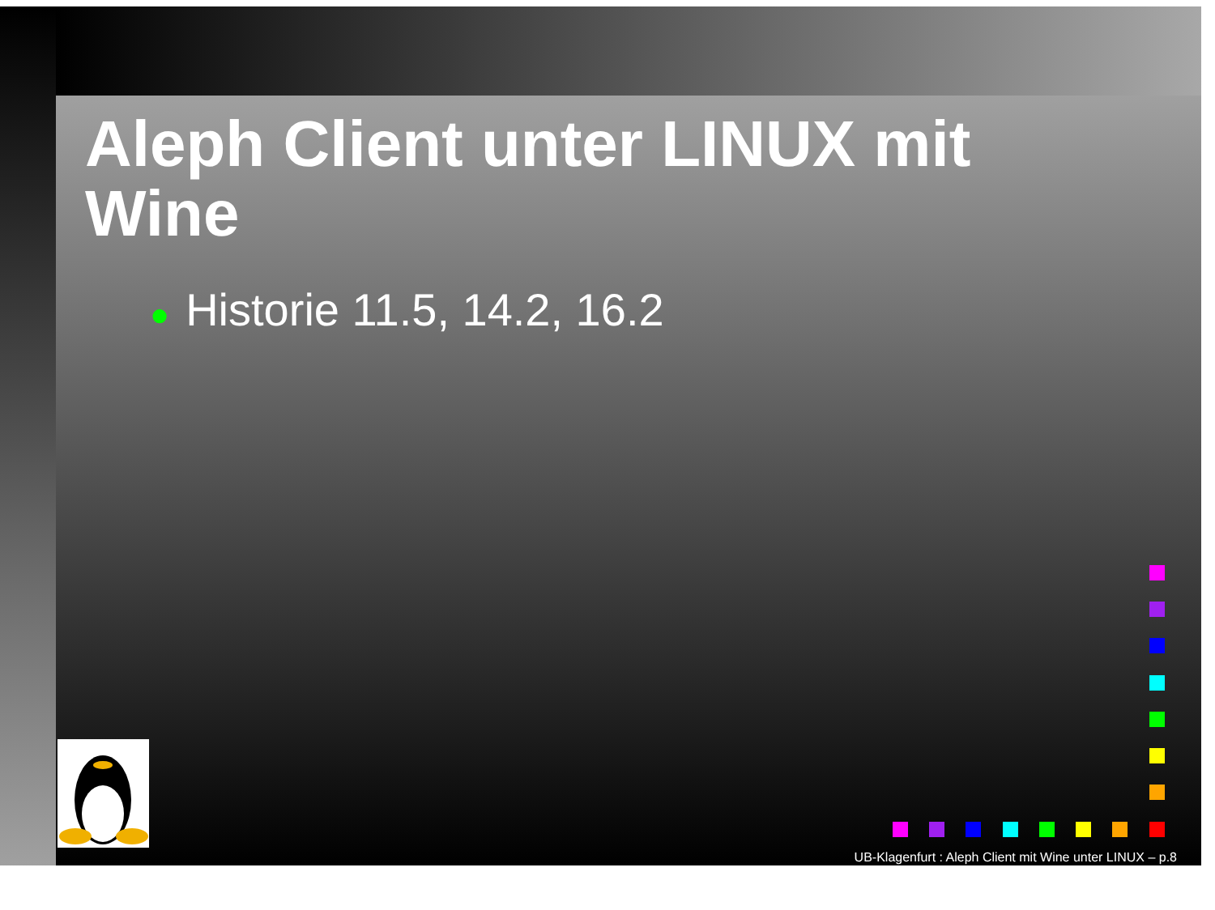Aleph Client unter LINUX mit Wine
● Historie 11.5, 14.2, 16.2
UB-Klagenfurt : Aleph Client mit Wine unter LINUX – p.8